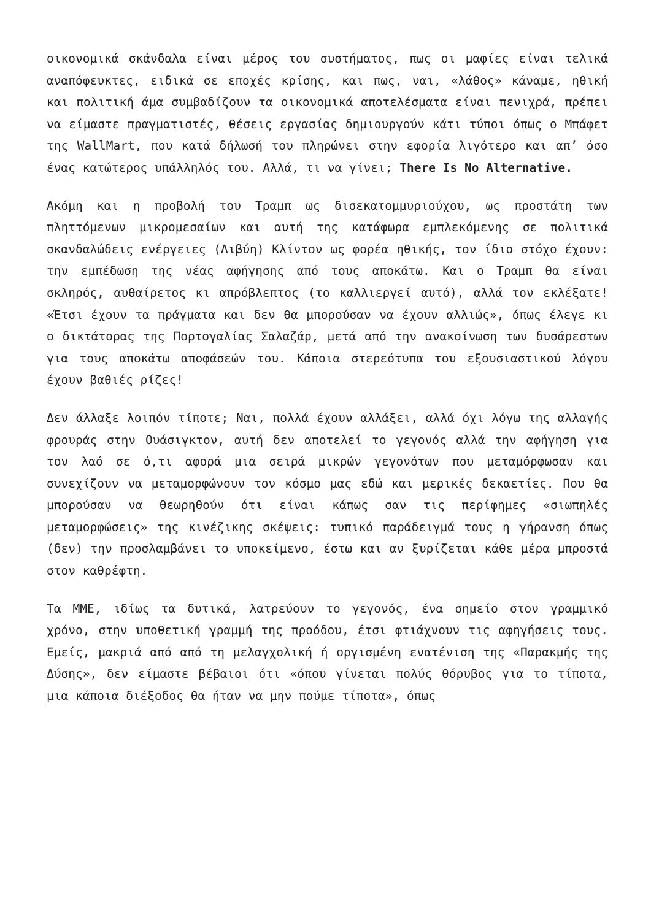οικονομικά σκάνδαλα είναι μέρος του συστήματος, πως οι μαφίες είναι τελικά αναπόφευκτες, ειδικά σε εποχές κρίσης, και πως, ναι, «λάθος» κάναμε, ηθική και πολιτική άμα συμβαδίζουν τα οικονομικά αποτελέσματα είναι πενιχρά, πρέπει να είμαστε πραγματιστές, θέσεις εργασίας δημιουργούν κάτι τύποι όπως ο Μπάφετ της WallMart, που κατά δήλωσή του πληρώνει στην εφορία λιγότερο και απ’ όσο ένας κατώτερος υπάλληλός του. Αλλά, τι να γίνει; There Is No Alternative.
Ακόμη και η προβολή του Τραμπ ως δισεκατομμυριούχου, ως προστάτη των πληττόμενων μικρομεσαίων και αυτή της κατάφωρα εμπλεκόμενης σε πολιτικά σκανδαλώδεις ενέργειες (Λιβύη) Κλίντον ως φορέα ηθικής, τον ίδιο στόχο έχουν: την εμπέδωση της νέας αφήγησης από τους αποκάτω. Και ο Τραμπ θα είναι σκληρός, αυθαίρετος κι απρόβλεπτος (το καλλιεργεί αυτό), αλλά τον εκλέξατε! «Έτσι έχουν τα πράγματα και δεν θα μπορούσαν να έχουν αλλιώς», όπως έλεγε κι ο δικτάτορας της Πορτογαλίας Σαλαζάρ, μετά από την ανακοίνωση των δυσάρεστων για τους αποκάτω αποφάσεών του. Κάποια στερεότυπα του εξουσιαστικού λόγου έχουν βαθιές ρίζες!
Δεν άλλαξε λοιπόν τίποτε; Ναι, πολλά έχουν αλλάξει, αλλά όχι λόγω της αλλαγής φρουράς στην Ουάσιγκτον, αυτή δεν αποτελεί το γεγονός αλλά την αφήγηση για τον λαό σε ό,τι αφορά μια σειρά μικρών γεγονότων που μεταμόρφωσαν και συνεχίζουν να μεταμορφώνουν τον κόσμο μας εδώ και μερικές δεκαετίες. Που θα μπορούσαν να θεωρηθούν ότι είναι κάπως σαν τις περίφημες «σιωπηλές μεταμορφώσεις» της κινέζικης σκέψεις: τυπικό παράδειγμά τους η γήρανση όπως (δεν) την προσλαμβάνει το υποκείμενο, έστω και αν ξυρίζεται κάθε μέρα μπροστά στον καθρέφτη.
Τα ΜΜΕ, ιδίως τα δυτικά, λατρεύουν το γεγονός, ένα σημείο στον γραμμικό χρόνο, στην υποθετική γραμμή της προόδου, έτσι φτιάχνουν τις αφηγήσεις τους. Εμείς, μακριά από από τη μελαγχολική ή οργισμένη ενατένιση της «Παρακμής της Δύσης», δεν είμαστε βέβαιοι ότι «όπου γίνεται πολύς θόρυβος για το τίποτα, μια κάποια διέξοδος θα ήταν να μην πούμε τίποτα», όπως